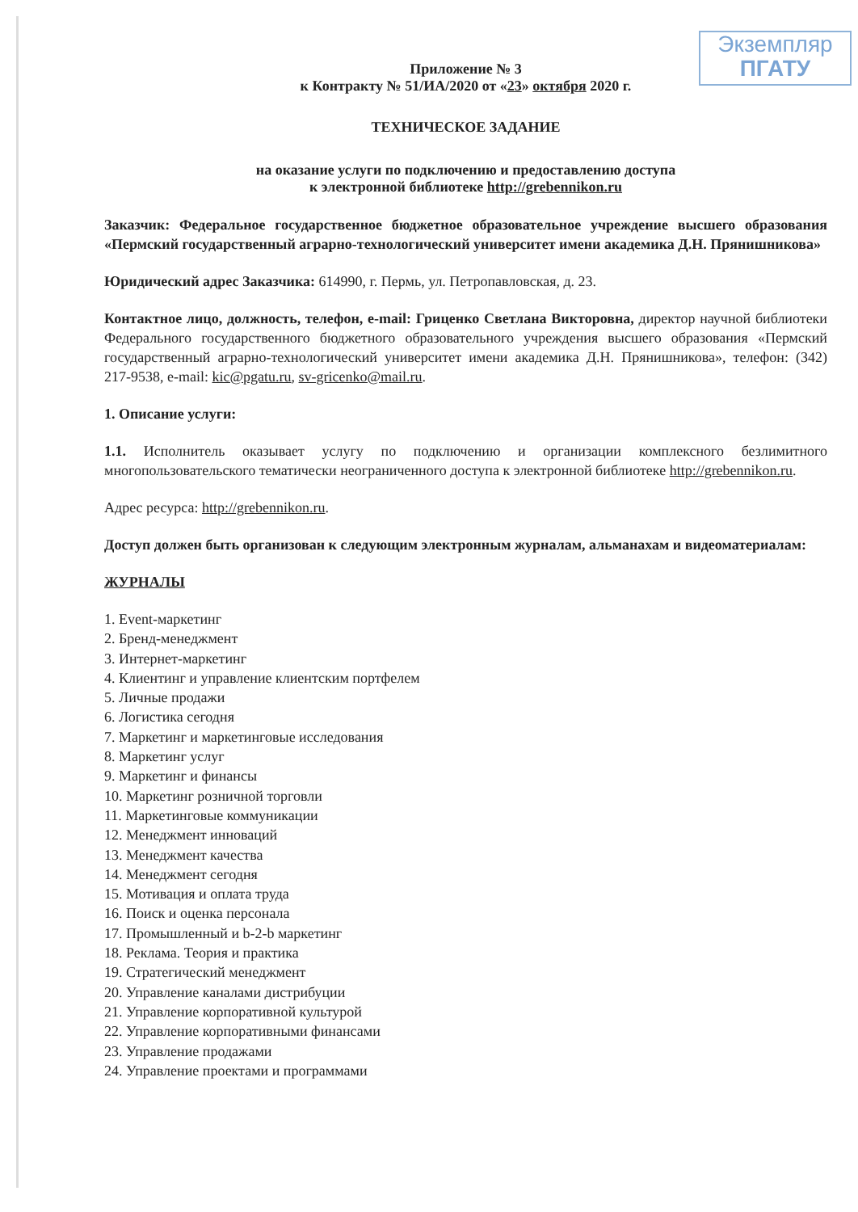Экземпляр
ПГАТУ
Приложение № 3
к Контракту № 51/ИА/2020 от «23» октября 2020 г.
ТЕХНИЧЕСКОЕ ЗАДАНИЕ
на оказание услуги по подключению и предоставлению доступа
к электронной библиотеке http://grebennikon.ru
Заказчик: Федеральное государственное бюджетное образовательное учреждение высшего образования «Пермский государственный аграрно-технологический университет имени академика Д.Н. Прянишникова»
Юридический адрес Заказчика: 614990, г. Пермь, ул. Петропавловская, д. 23.
Контактное лицо, должность, телефон, e-mail: Гриценко Светлана Викторовна, директор научной библиотеки Федерального государственного бюджетного образовательного учреждения высшего образования «Пермский государственный аграрно-технологический университет имени академика Д.Н. Прянишникова», телефон: (342) 217-9538, e-mail: kic@pgatu.ru, sv-gricenko@mail.ru.
1. Описание услуги:
1.1. Исполнитель оказывает услугу по подключению и организации комплексного безлимитного многопользовательского тематически неограниченного доступа к электронной библиотеке http://grebennikon.ru.
Адрес ресурса: http://grebennikon.ru.
Доступ должен быть организован к следующим электронным журналам, альманахам и видеоматериалам:
ЖУРНАЛЫ
1. Event-маркетинг
2. Бренд-менеджмент
3. Интернет-маркетинг
4. Клиентинг и управление клиентским портфелем
5. Личные продажи
6. Логистика сегодня
7. Маркетинг и маркетинговые исследования
8. Маркетинг услуг
9. Маркетинг и финансы
10. Маркетинг розничной торговли
11. Маркетинговые коммуникации
12. Менеджмент инноваций
13. Менеджмент качества
14. Менеджмент сегодня
15. Мотивация и оплата труда
16. Поиск и оценка персонала
17. Промышленный и b-2-b маркетинг
18. Реклама. Теория и практика
19. Стратегический менеджмент
20. Управление каналами дистрибуции
21. Управление корпоративной культурой
22. Управление корпоративными финансами
23. Управление продажами
24. Управление проектами и программами